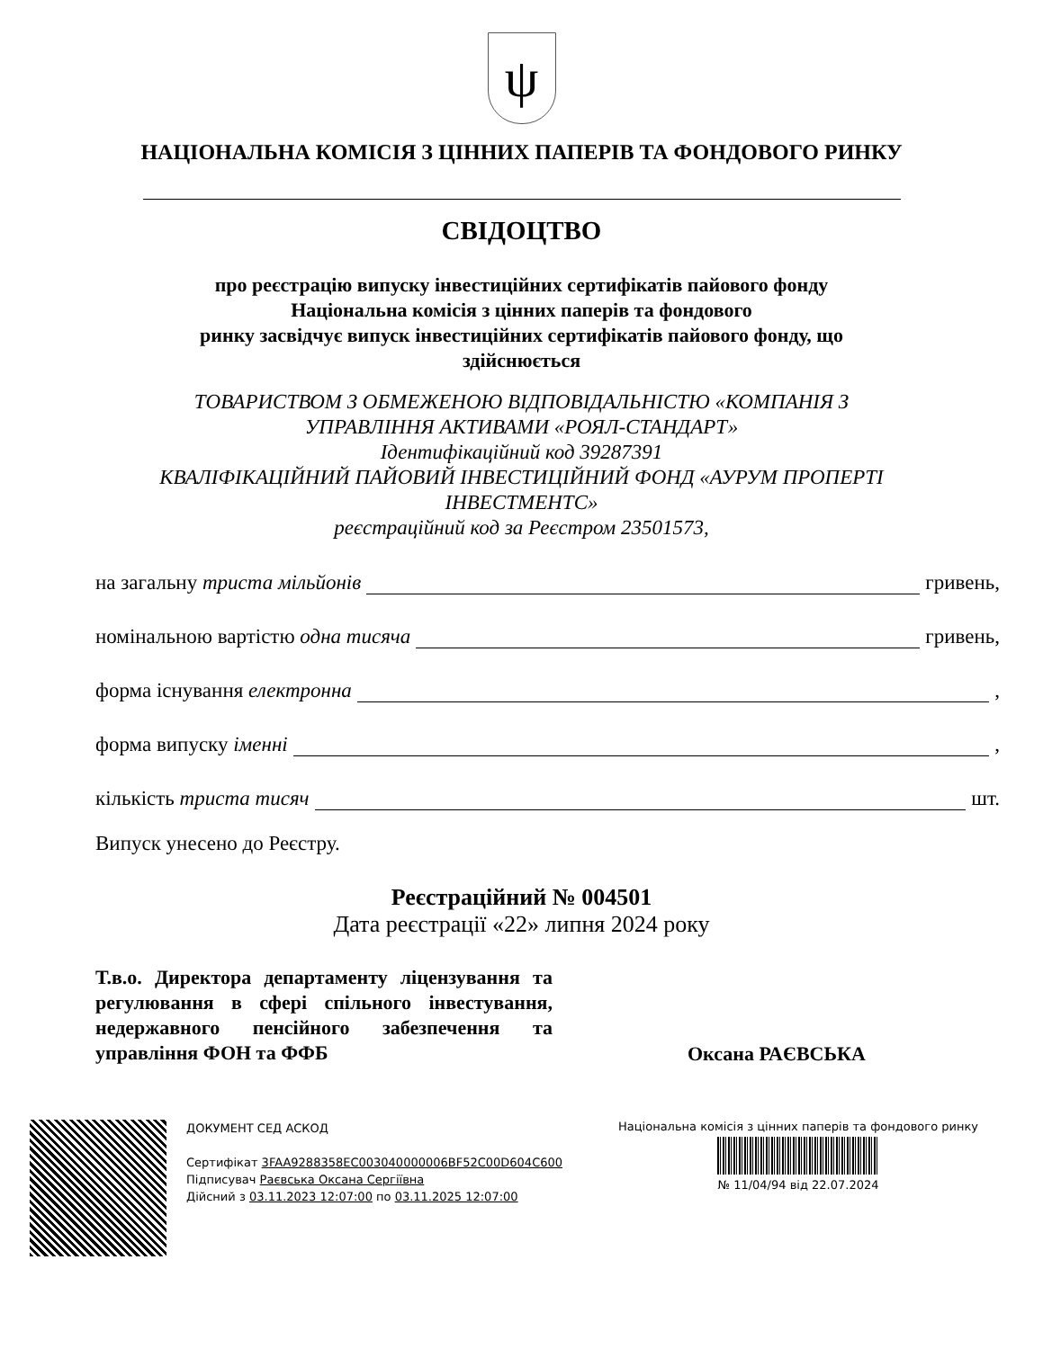ψ
НАЦІОНАЛЬНА КОМІСІЯ З ЦІННИХ ПАПЕРІВ ТА ФОНДОВОГО РИНКУ
СВІДОЦТВО
про реєстрацію випуску інвестиційних сертифікатів пайового фонду
Національна комісія з цінних паперів та фондового
ринку засвідчує випуск інвестиційних сертифікатів пайового фонду, що
здійснюється
ТОВАРИСТВОМ З ОБМЕЖЕНОЮ ВІДПОВІДАЛЬНІСТЮ «КОМПАНІЯ З
УПРАВЛІННЯ АКТИВАМИ «РОЯЛ-СТАНДАРТ»
Ідентифікаційний код 39287391
КВАЛІФІКАЦІЙНИЙ ПАЙОВИЙ ІНВЕСТИЦІЙНИЙ ФОНД «АУРУМ ПРОПЕРТІ
ІНВЕСТМЕНТС»
реєстраційний код за Реєстром 23501573,
на загальну триста мільйонів гривень,
номінальною вартістю одна тисяча гривень,
форма існування електронна ,
форма випуску іменні ,
кількість триста тисяч шт.
Випуск унесено до Реєстру.
Реєстраційний № 004501
Дата реєстрації «22» липня 2024 року
Т.в.о. Директора департаменту ліцензування та регулювання в сфері спільного інвестування, недержавного пенсійного забезпечення та управління ФОН та ФФБ
Оксана РАЄВСЬКА
ДОКУМЕНТ СЕД АСКОД
Сертифікат 3FAA9288358EC003040000006BF52C00D604C600
Підписувач Раєвська Оксана Сергіївна
Дійсний з 03.11.2023 12:07:00 по 03.11.2025 12:07:00
Національна комісія з цінних паперів та фондового ринку
№ 11/04/94 від 22.07.2024